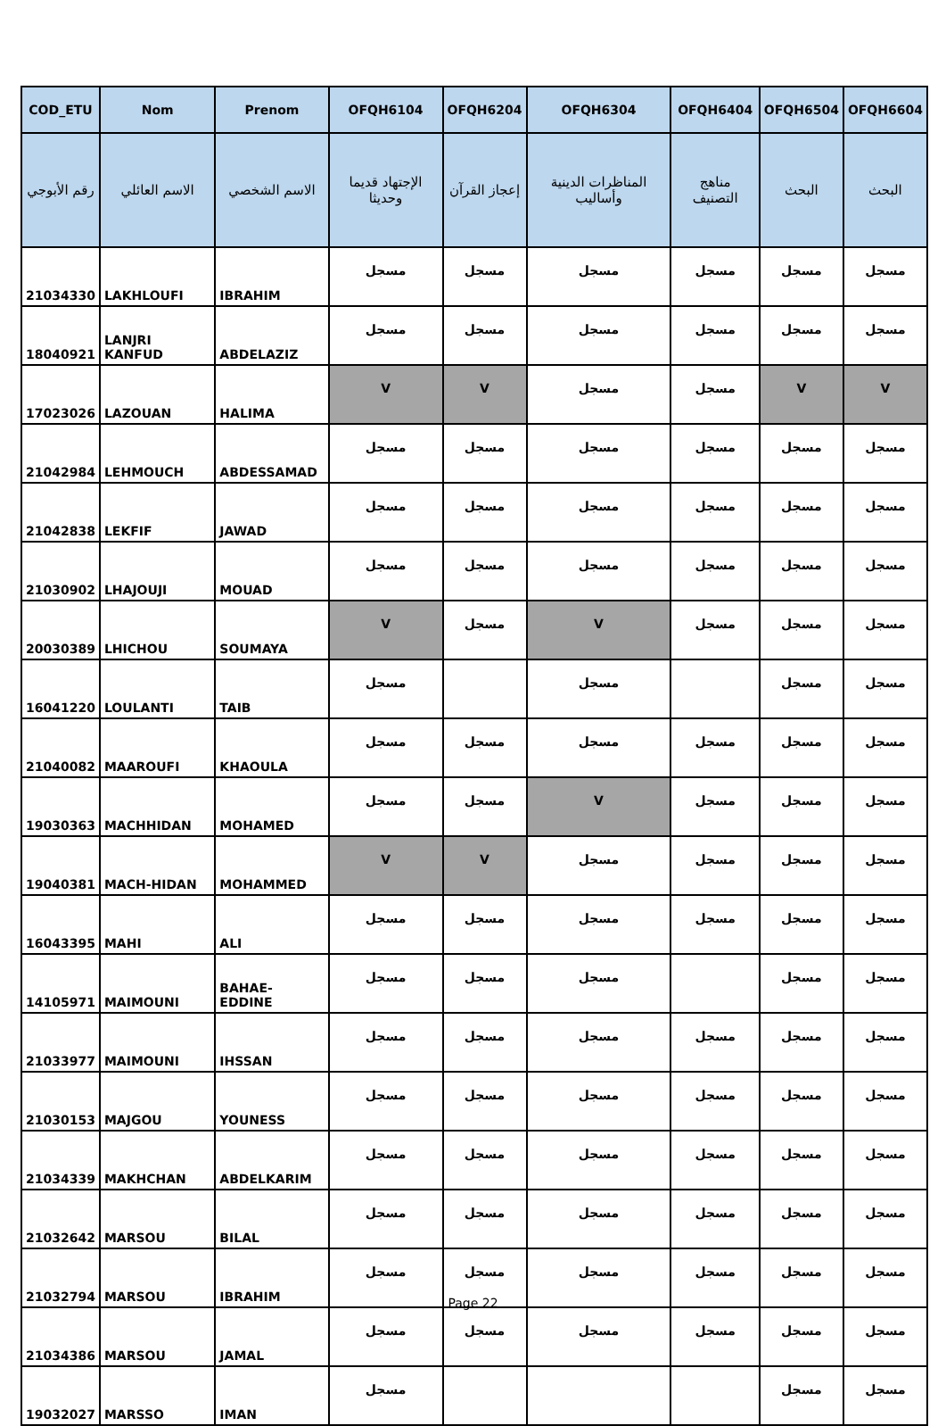| COD_ETU | Nom | Prenom | OFQH6104 | OFQH6204 | OFQH6304 | OFQH6404 | OFQH6504 | OFQH6604 |
| --- | --- | --- | --- | --- | --- | --- | --- | --- |
| رقم الأبوجي | الاسم العائلي | الاسم الشخصي | الإجتهاد قديما وحديثا | إعجاز القرآن | المناظرات الدينية وأساليب | مناهج التصنيف | البحث | البحث |
| 21034330 | LAKHLOUFI | IBRAHIM | مسجل | مسجل | مسجل | مسجل | مسجل | مسجل |
| 18040921 | LANJRI KANFUD | ABDELAZIZ | مسجل | مسجل | مسجل | مسجل | مسجل | مسجل |
| 17023026 | LAZOUAN | HALIMA | V | V | مسجل | مسجل | V | V |
| 21042984 | LEHMOUCH | ABDESSAMAD | مسجل | مسجل | مسجل | مسجل | مسجل | مسجل |
| 21042838 | LEKFIF | JAWAD | مسجل | مسجل | مسجل | مسجل | مسجل | مسجل |
| 21030902 | LHAJOUJI | MOUAD | مسجل | مسجل | مسجل | مسجل | مسجل | مسجل |
| 20030389 | LHICHOU | SOUMAYA | V | مسجل | V | مسجل | مسجل | مسجل |
| 16041220 | LOULANTI | TAIB | مسجل | | مسجل | | مسجل | مسجل |
| 21040082 | MAAROUFI | KHAOULA | مسجل | مسجل | مسجل | مسجل | مسجل | مسجل |
| 19030363 | MACHHIDAN | MOHAMED | مسجل | مسجل | V | مسجل | مسجل | مسجل |
| 19040381 | MACH-HIDAN | MOHAMMED | V | V | مسجل | مسجل | مسجل | مسجل |
| 16043395 | MAHI | ALI | مسجل | مسجل | مسجل | مسجل | مسجل | مسجل |
| 14105971 | MAIMOUNI | BAHAE-EDDINE | مسجل | مسجل | مسجل | | مسجل | مسجل |
| 21033977 | MAIMOUNI | IHSSAN | مسجل | مسجل | مسجل | مسجل | مسجل | مسجل |
| 21030153 | MAJGOU | YOUNESS | مسجل | مسجل | مسجل | مسجل | مسجل | مسجل |
| 21034339 | MAKHCHAN | ABDELKARIM | مسجل | مسجل | مسجل | مسجل | مسجل | مسجل |
| 21032642 | MARSOU | BILAL | مسجل | مسجل | مسجل | مسجل | مسجل | مسجل |
| 21032794 | MARSOU | IBRAHIM | مسجل | مسجل | مسجل | مسجل | مسجل | مسجل |
| 21034386 | MARSOU | JAMAL | مسجل | مسجل | مسجل | مسجل | مسجل | مسجل |
| 19032027 | MARSSO | IMAN | مسجل | | | | مسجل | مسجل |
Page 22